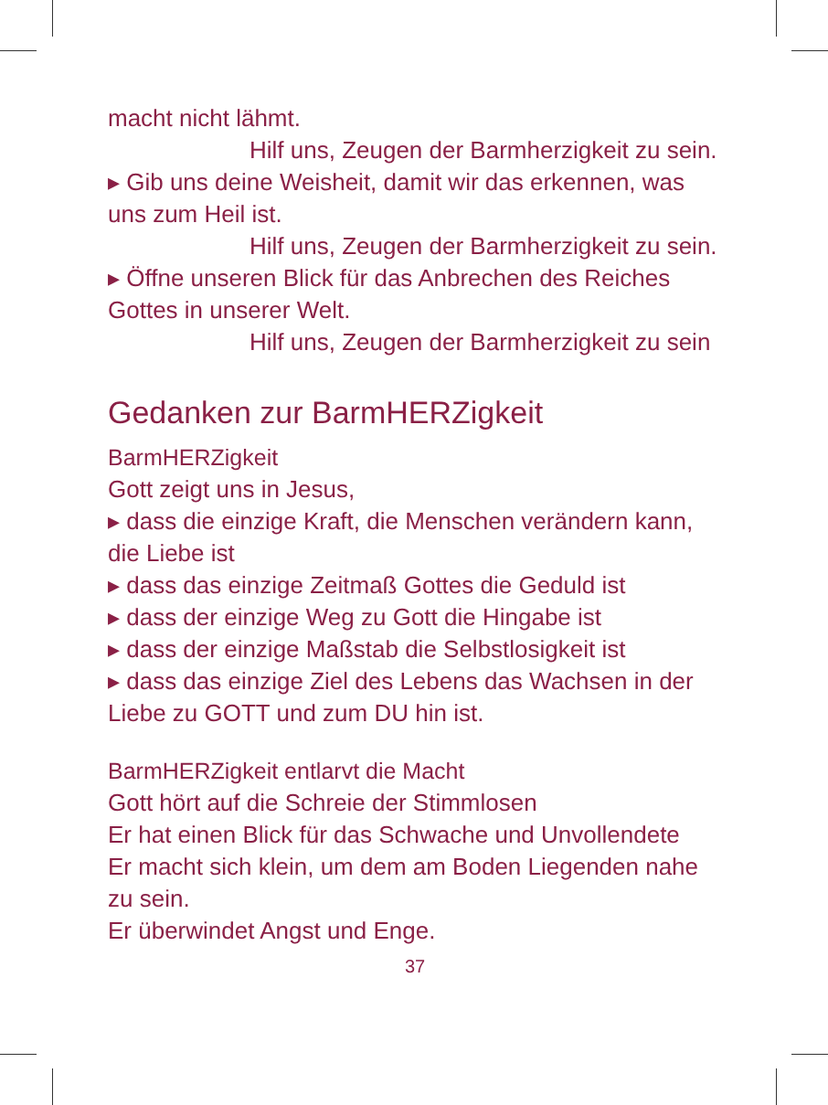macht nicht lähmt.
Hilf uns, Zeugen der Barmherzigkeit zu sein.
▸ Gib uns deine Weisheit, damit wir das erkennen, was uns zum Heil ist.
Hilf uns, Zeugen der Barmherzigkeit zu sein.
▸ Öffne unseren Blick für das Anbrechen des Reiches Gottes in unserer Welt.
Hilf uns, Zeugen der Barmherzigkeit zu sein
Gedanken zur BarmHERZigkeit
BarmHERZigkeit
Gott zeigt uns in Jesus,
▸ dass die einzige Kraft, die Menschen verändern kann, die Liebe ist
▸ dass das einzige Zeitmaß Gottes die Geduld ist
▸ dass der einzige Weg zu Gott die Hingabe ist
▸ dass der einzige Maßstab die Selbstlosigkeit ist
▸ dass das einzige Ziel des Lebens das Wachsen in der Liebe zu GOTT und zum DU hin ist.
BarmHERZigkeit entlarvt die Macht
Gott hört auf die Schreie der Stimmlosen
Er hat einen Blick für das Schwache und Unvollendete
Er macht sich klein, um dem am Boden Liegenden nahe zu sein.
Er überwindet Angst und Enge.
37